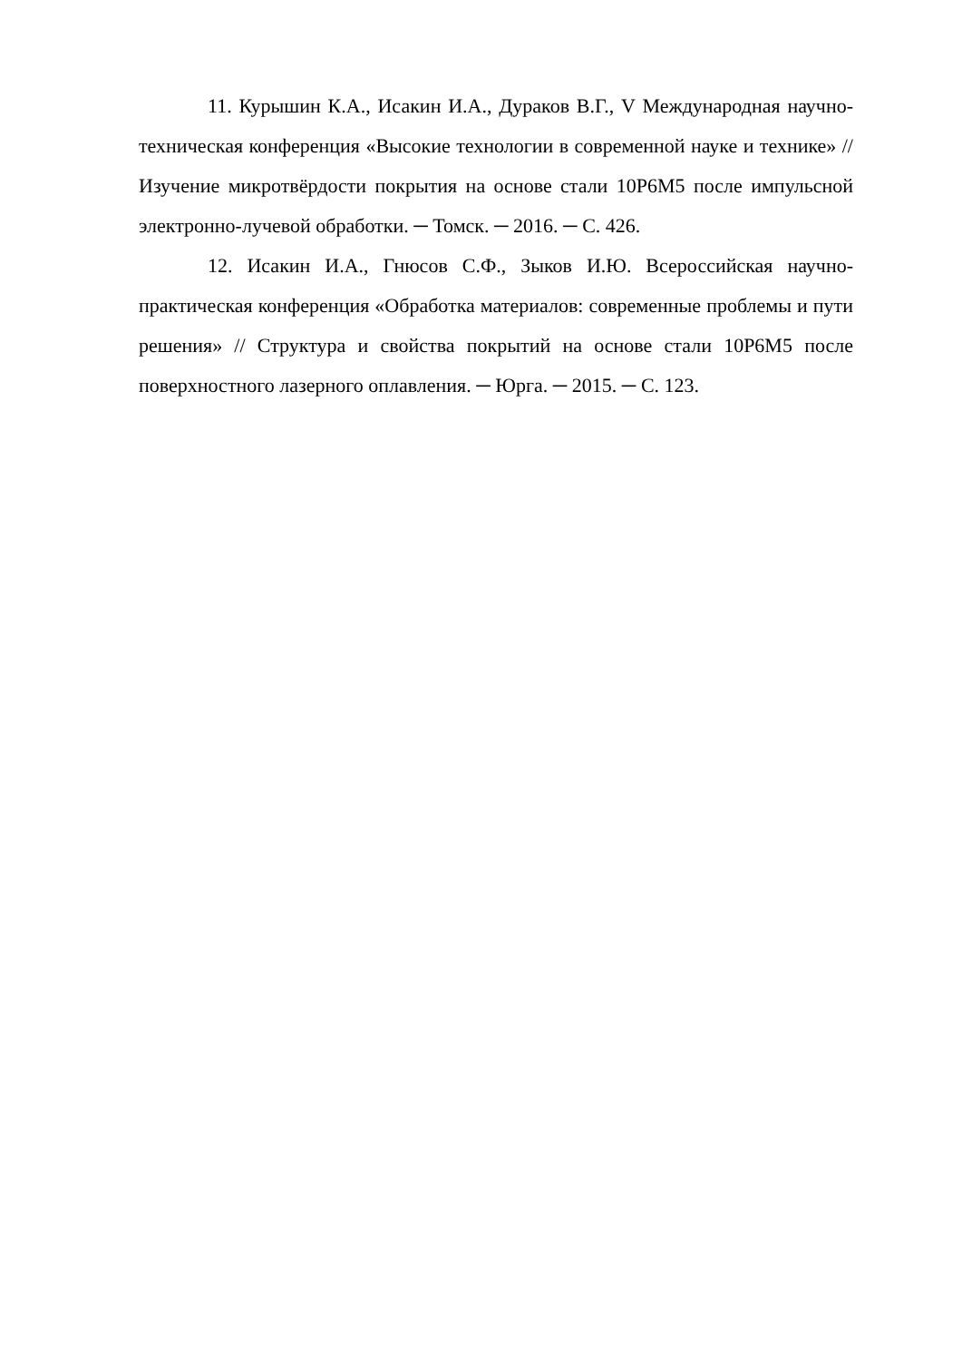11. Курышин К.А., Исакин И.А., Дураков В.Г., V Международная научно-техническая конференция «Высокие технологии в современной науке и технике» // Изучение микротвёрдости покрытия на основе стали 10Р6М5 после импульсной электронно-лучевой обработки. ─ Томск. ─ 2016. ─ С. 426.
12. Исакин И.А., Гнюсов С.Ф., Зыков И.Ю. Всероссийская научно-практическая конференция «Обработка материалов: современные проблемы и пути решения» // Структура и свойства покрытий на основе стали 10Р6М5 после поверхностного лазерного оплавления. ─ Юрга. ─ 2015. ─ С. 123.